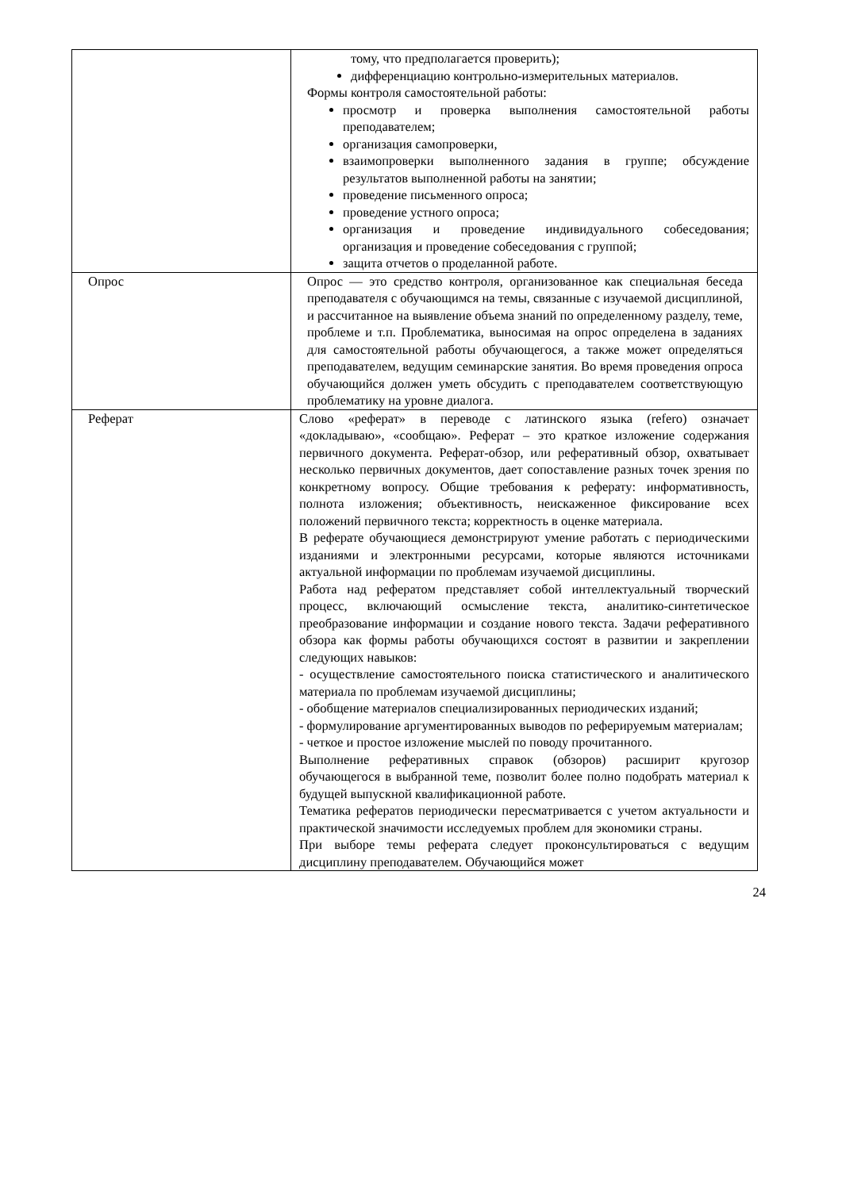| | тому, что предполагается проверить); дифференциацию контрольно-измерительных материалов. Формы контроля самостоятельной работы: просмотр и проверка выполнения самостоятельной работы преподавателем; организация самопроверки, взаимопроверки выполненного задания в группе; обсуждение результатов выполненной работы на занятии; проведение письменного опроса; проведение устного опроса; организация и проведение индивидуального собеседования; организация и проведение собеседования с группой; защита отчетов о проделанной работе. |
| Опрос | Опрос — это средство контроля, организованное как специальная беседа преподавателя с обучающимся на темы, связанные с изучаемой дисциплиной, и рассчитанное на выявление объема знаний по определенному разделу, теме, проблеме и т.п. Проблематика, выносимая на опрос определена в заданиях для самостоятельной работы обучающегося, а также может определяться преподавателем, ведущим семинарские занятия. Во время проведения опроса обучающийся должен уметь обсудить с преподавателем соответствующую проблематику на уровне диалога. |
| Реферат | Слово «реферат» в переводе с латинского языка (refero) означает «докладываю», «сообщаю». Реферат – это краткое изложение содержания первичного документа. Реферат-обзор, или реферативный обзор, охватывает несколько первичных документов, дает сопоставление разных точек зрения по конкретному вопросу. Общие требования к реферату: информативность, полнота изложения; объективность, неискаженное фиксирование всех положений первичного текста; корректность в оценке материала. В реферате обучающиеся демонстрируют умение работать с периодическими изданиями и электронными ресурсами, которые являются источниками актуальной информации по проблемам изучаемой дисциплины. Работа над рефератом представляет собой интеллектуальный творческий процесс, включающий осмысление текста, аналитико-синтетическое преобразование информации и создание нового текста. Задачи реферативного обзора как формы работы обучающихся состоят в развитии и закреплении следующих навыков: - осуществление самостоятельного поиска статистического и аналитического материала по проблемам изучаемой дисциплины; - обобщение материалов специализированных периодических изданий; - формулирование аргументированных выводов по реферируемым материалам; - четкое и простое изложение мыслей по поводу прочитанного. Выполнение реферативных справок (обзоров) расширит кругозор обучающегося в выбранной теме, позволит более полно подобрать материал к будущей выпускной квалификационной работе. Тематика рефератов периодически пересматривается с учетом актуальности и практической значимости исследуемых проблем для экономики страны. При выборе темы реферата следует проконсультироваться с ведущим дисциплину преподавателем. Обучающийся может |
24